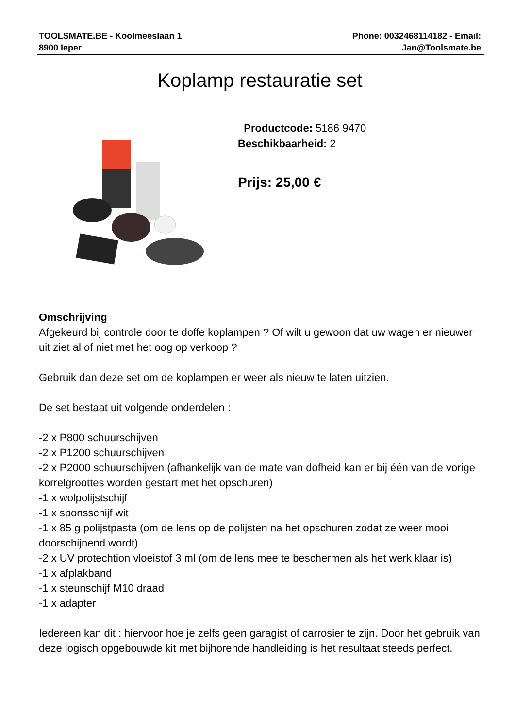TOOLSMATE.BE - Koolmeeslaan 1
8900 Ieper
Phone: 0032468114182 - Email:
Jan@Toolsmate.be
Koplamp restauratie set
Productcode: 5186 9470
Beschikbaarheid: 2
Prijs: 25,00 €
Omschrijving
Afgekeurd bij controle door te doffe koplampen ? Of wilt u gewoon dat uw wagen er nieuwer uit ziet al of niet met het oog op verkoop ?
Gebruik dan deze set om de koplampen er weer als nieuw te laten uitzien.
De set bestaat uit volgende onderdelen :
-2 x P800 schuurschijven
-2 x P1200 schuurschijven
-2 x P2000 schuurschijven (afhankelijk van de mate van dofheid kan er bij één van de vorige korrelgroottes worden gestart met het opschuren)
-1 x wolpolijstschijf
-1 x sponsschijf wit
-1 x 85 g polijstpasta (om de lens op de polijsten na het opschuren zodat ze weer mooi doorschijnend wordt)
-2 x UV protechtion vloeistof 3 ml (om de lens mee te beschermen als het werk klaar is)
-1 x afplakband
-1 x steunschijf M10 draad
-1 x adapter
Iedereen kan dit : hiervoor hoe je zelfs geen garagist of carrosier te zijn. Door het gebruik van deze logisch opgebouwde kit met bijhorende handleiding is het resultaat steeds perfect.